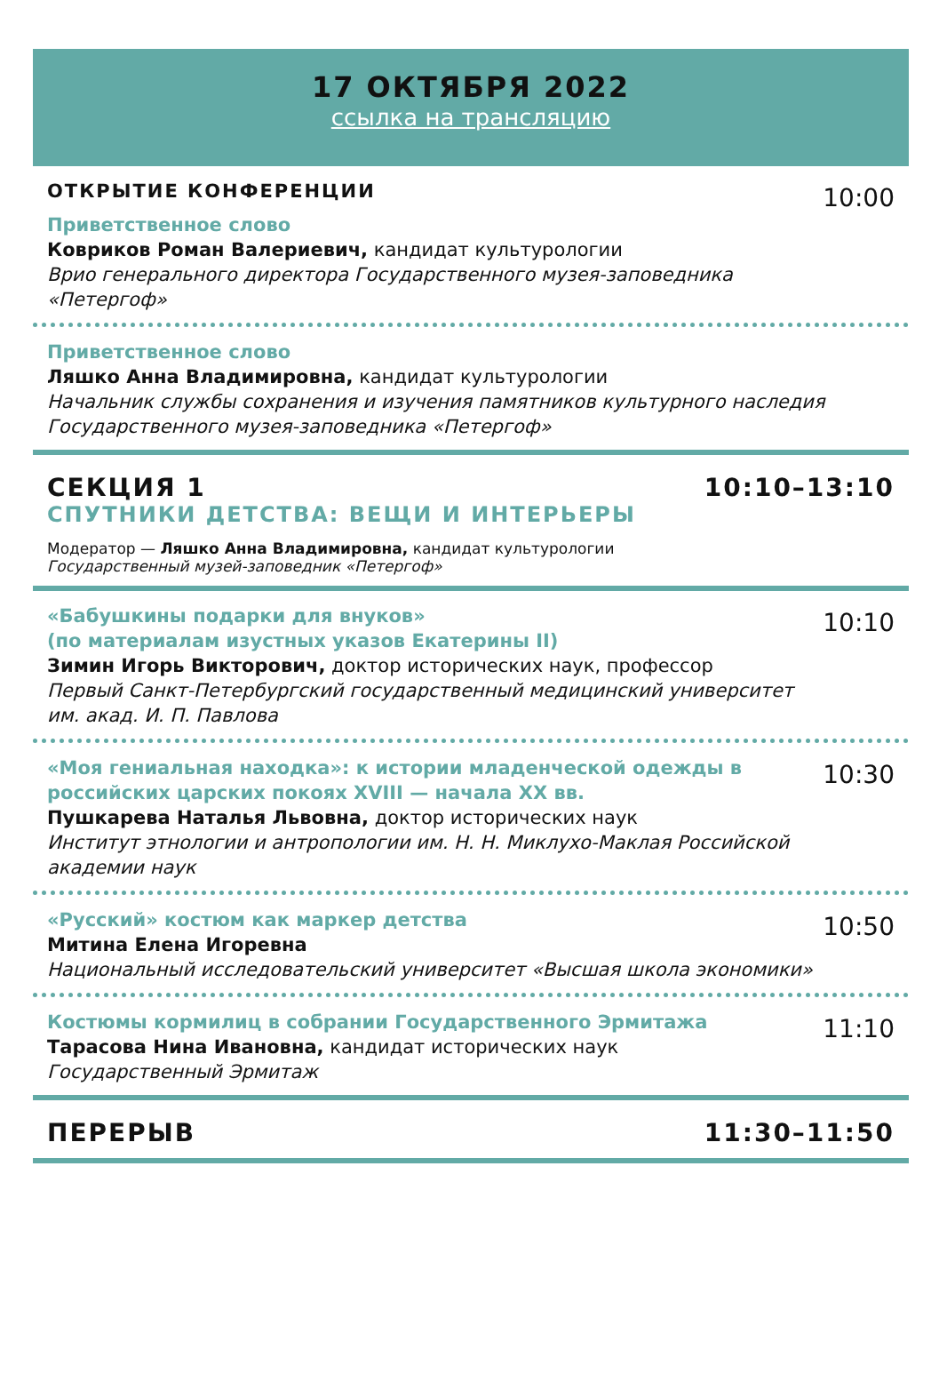17 ОКТЯБРЯ 2022
ссылка на трансляцию
ОТКРЫТИЕ КОНФЕРЕНЦИИ
Приветственное слово
Ковриков Роман Валериевич, кандидат культурологии
Врио генерального директора Государственного музея-заповедника «Петергоф»
10:00
Приветственное слово
Ляшко Анна Владимировна, кандидат культурологии
Начальник службы сохранения и изучения памятников культурного наследия Государственного музея-заповедника «Петергоф»
СЕКЦИЯ 1 10:10–13:10
СПУТНИКИ ДЕТСТВА: ВЕЩИ И ИНТЕРЬЕРЫ
Модератор — Ляшко Анна Владимировна, кандидат культурологии
Государственный музей-заповедник «Петергоф»
«Бабушкины подарки для внуков»
(по материалам изустных указов Екатерины II)
Зимин Игорь Викторович, доктор исторических наук, профессор
Первый Санкт-Петербургский государственный медицинский университет им. акад. И. П. Павлова
10:10
«Моя гениальная находка»: к истории младенческой одежды в российских царских покоях XVIII — начала XX вв.
Пушкарева Наталья Львовна, доктор исторических наук
Институт этнологии и антропологии им. Н. Н. Миклухо-Маклая Российской академии наук
10:30
«Русский» костюм как маркер детства
Митина Елена Игоревна
Национальный исследовательский университет «Высшая школа экономики»
10:50
Костюмы кормилиц в собрании Государственного Эрмитажа
Тарасова Нина Ивановна, кандидат исторических наук
Государственный Эрмитаж
11:10
ПЕРЕРЫВ 11:30–11:50